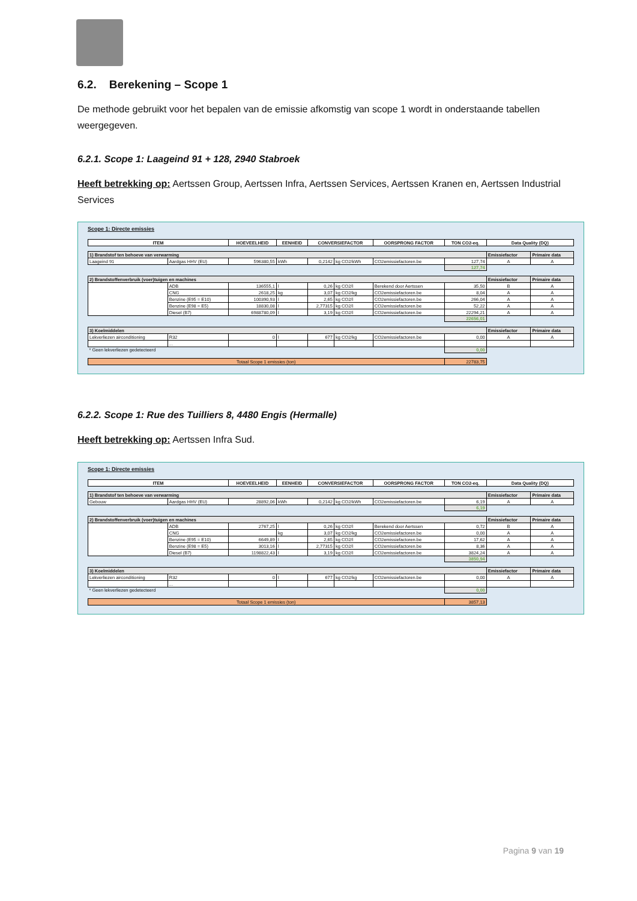6.2. Berekening – Scope 1
De methode gebruikt voor het bepalen van de emissie afkomstig van scope 1 wordt in onderstaande tabellen weergegeven.
6.2.1. Scope 1: Laageind 91 + 128, 2940 Stabroek
Heeft betrekking op: Aertssen Group, Aertssen Infra, Aertssen Services, Aertssen Kranen en, Aertssen Industrial Services
Scope 1: Directe emissies
| ITEM | | HOEVEELHEID | EENHEID | CONVERSIEFACTOR | | OORSPRONG FACTOR | TON CO2-eq. | Data Quality (DQ) | |
| --- | --- | --- | --- | --- | --- | --- | --- | --- | --- |
| 1) Brandstof ten behoeve van verwarming | | | | | | | | Emissiefactor | Primaire data |
| Laageind 91 | Aardgas HHV (EU) | 596380,55 | kWh | 0,2142 | kg CO2/kWh | CO2emissiefactoren.be | 127,74 | A | A |
| | | | | | | | 127,74 | | |
| 2) Brandstoffenverbruik (voer)tuigen en machines | | | | | | | | Emissiefactor | Primaire data |
| | ADB | 136555,1 | l | 0,26 | kg CO2/l | Berekend door Aertssen | 35,50 | B | A |
| | CNG | 2618,25 | kg | 3,07 | kg CO2/kg | CO2emissiefactoren.be | 8,04 | A | A |
| | Benzine (E95 = E10) | 100390,93 | l | 2,65 | kg CO2/l | CO2emissiefactoren.be | 266,04 | A | A |
| | Benzine (E98 = E5) | 18830,08 | l | 2,77315 | kg CO2/l | CO2emissiefactoren.be | 52,22 | A | A |
| | Diesel (B7) | 6988780,09 | l | 3,19 | kg CO2/l | CO2emissiefactoren.be | 22294,21 | A | A |
| | | | | | | | 22656,01 | | |
| 3) Koelmiddelen | | | | | | | | Emissiefactor | Primaire data |
| Lekverliezen airconditioning | R32 | 0 | l | 677 | kg CO2/kg | CO2emissiefactoren.be | 0,00 | A | A |
| | ... | | | | | | | | |
| * Geen lekverliezen gedetecteerd | | | | | | | 0,00 | | |
| Totaal Scope 1 emissies (ton) | | | | | | | 22783,75 | | |
6.2.2. Scope 1: Rue des Tuilliers 8, 4480 Engis (Hermalle)
Heeft betrekking op: Aertssen Infra Sud.
Scope 1: Directe emissies
| ITEM | | HOEVEELHEID | EENHEID | CONVERSIEFACTOR | | OORSPRONG FACTOR | TON CO2-eq. | Data Quality (DQ) | |
| --- | --- | --- | --- | --- | --- | --- | --- | --- | --- |
| 1) Brandstof ten behoeve van verwarming | | | | | | | | Emissiefactor | Primaire data |
| Gebouw | Aardgas HHV (EU) | 28892,06 | kWh | 0,2142 | kg CO2/kWh | CO2emissiefactoren.be | 6,19 | A | A |
| | | | | | | | 6,19 | | |
| 2) Brandstoffenverbruik (voer)tuigen en machines | | | | | | | | Emissiefactor | Primaire data |
| | ADB | 2767,25 | l | 0,26 | kg CO2/l | Berekend door Aertssen | 0,72 | B | A |
| | CNG | | kg | 3,07 | kg CO2/kg | CO2emissiefactoren.be | 0,00 | A | A |
| | Benzine (E95 = E10) | 6649,89 | l | 2,65 | kg CO2/l | CO2emissiefactoren.be | 17,62 | A | A |
| | Benzine (E98 = E5) | 3013,16 | l | 2,77315 | kg CO2/l | CO2emissiefactoren.be | 8,36 | A | A |
| | Diesel (B7) | 1198822,43 | l | 3,19 | kg CO2/l | CO2emissiefactoren.be | 3824,24 | A | A |
| | | | | | | | 3850,94 | | |
| 3) Koelmiddelen | | | | | | | | Emissiefactor | Primaire data |
| Lekverliezen airconditioning | R32 | 0 | l | 677 | kg CO2/kg | CO2emissiefactoren.be | 0,00 | A | A |
| | ... | | | | | | | | |
| * Geen lekverliezen gedetecteerd | | | | | | | 0,00 | | |
| Totaal Scope 1 emissies (ton) | | | | | | | 3857,13 | | |
Pagina 9 van 19